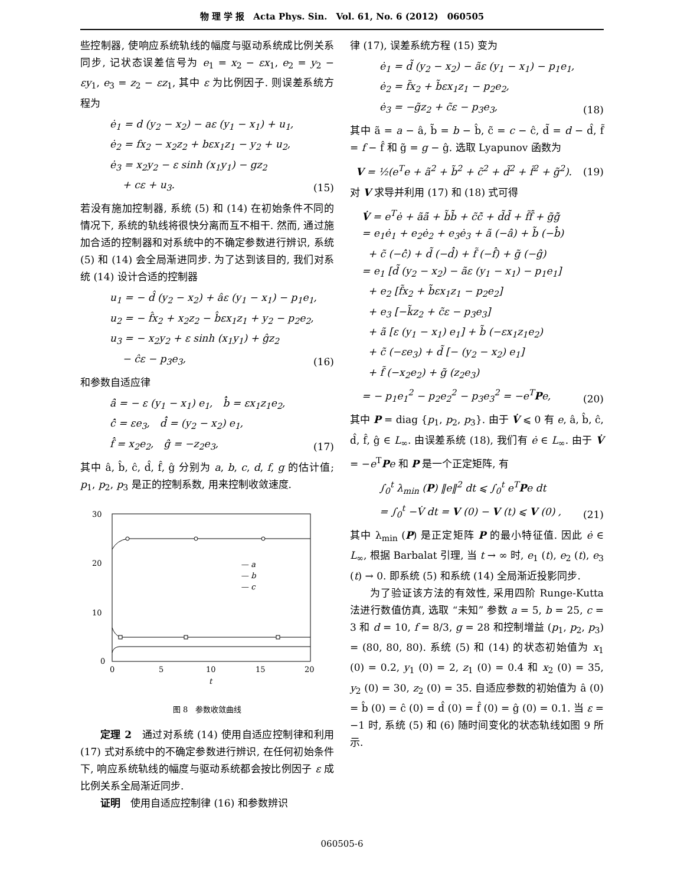物 理 学 报　Acta Phys. Sin.　Vol. 61, No. 6 (2012)　060505
些控制器, 使响应系统轨线的幅度与驱动系统成比例关系同步, 记状态误差信号为 e<sub>1</sub> = x<sub>2</sub> − εx<sub>1</sub>, e<sub>2</sub> = y<sub>2</sub> − εy<sub>1</sub>, e<sub>3</sub> = z<sub>2</sub> − εz<sub>1</sub>, 其中 ε 为比例因子. 则误差系统方程为
ė<sub>1</sub> = d (y<sub>2</sub> − x<sub>2</sub>) − aε (y<sub>1</sub> − x<sub>1</sub>) + u<sub>1</sub>,
ė<sub>2</sub> = fx<sub>2</sub> − x<sub>2</sub>z<sub>2</sub> + bεx<sub>1</sub>z<sub>1</sub> − y<sub>2</sub> + u<sub>2</sub>,
ė<sub>3</sub> = x<sub>2</sub>y<sub>2</sub> − ε sinh (x<sub>1</sub>y<sub>1</sub>) − gz<sub>2</sub>
+ cε + u<sub>3</sub>.
(15)
若没有施加控制器, 系统 (5) 和 (14) 在初始条件不同的情况下, 系统的轨线将很快分离而互不相干. 然而, 通过施加合适的控制器和对系统中的不确定参数进行辨识, 系统 (5) 和 (14) 会全局渐进同步. 为了达到该目的, 我们对系统 (14) 设计合适的控制器
u<sub>1</sub> = − d̂ (y<sub>2</sub> − x<sub>2</sub>) + âε (y<sub>1</sub> − x<sub>1</sub>) − p<sub>1</sub>e<sub>1</sub>,
u<sub>2</sub> = − f̂x<sub>2</sub> + x<sub>2</sub>z<sub>2</sub> − b̂εx<sub>1</sub>z<sub>1</sub> + y<sub>2</sub> − p<sub>2</sub>e<sub>2</sub>,
u<sub>3</sub> = − x<sub>2</sub>y<sub>2</sub> + ε sinh (x<sub>1</sub>y<sub>1</sub>) + ĝz<sub>2</sub>
− ĉε − p<sub>3</sub>e<sub>3</sub>,
(16)
和参数自适应律
â̇ = − ε (y<sub>1</sub> − x<sub>1</sub>) e<sub>1</sub>,　b̂̇ = εx<sub>1</sub>z<sub>1</sub>e<sub>2</sub>,
ĉ̇ = εe<sub>3</sub>,　d̂̇ = (y<sub>2</sub> − x<sub>2</sub>) e<sub>1</sub>,
f̂̇ = x<sub>2</sub>e<sub>2</sub>,　ĝ̇ = −z<sub>2</sub>e<sub>3</sub>,
(17)
其中 â, b̂, ĉ, d̂, f̂, ĝ 分别为 a, b, c, d, f, g 的估计值; p<sub>1</sub>, p<sub>2</sub>, p<sub>3</sub> 是正的控制系数, 用来控制收敛速度.
30
20
10
0
0
5
10
15
20
t
— a
— b
— c
图 8　参数收敛曲线
定理 2　通过对系统 (14) 使用自适应控制律和利用 (17) 式对系统中的不确定参数进行辨识, 在任何初始条件下, 响应系统轨线的幅度与驱动系统都会按比例因子 ε 成比例关系全局渐近同步.
证明　使用自适应控制律 (16) 和参数辨识
律 (17), 误差系统方程 (15) 变为
ė<sub>1</sub> = d̃ (y<sub>2</sub> − x<sub>2</sub>) − ãε (y<sub>1</sub> − x<sub>1</sub>) − p<sub>1</sub>e<sub>1</sub>,
ė<sub>2</sub> = f̃x<sub>2</sub> + b̃εx<sub>1</sub>z<sub>1</sub> − p<sub>2</sub>e<sub>2</sub>,
ė<sub>3</sub> = −g̃z<sub>2</sub> + c̃ε − p<sub>3</sub>e<sub>3</sub>,
(18)
其中 ã = a − â, b̃ = b − b̂, c̃ = c − ĉ, d̃ = d − d̂, f̃ = f − f̂ 和 g̃ = g − ĝ. 选取 Lyapunov 函数为
V = ½(e<sup>T</sup>e + ã<sup>2</sup> + b̃<sup>2</sup> + c̃<sup>2</sup> + d̃<sup>2</sup> + f̃<sup>2</sup> + g̃<sup>2</sup>).
(19)
对 V 求导并利用 (17) 和 (18) 式可得
V̇ = e<sup>T</sup>ė + ãã̇ + b̃b̃̇ + c̃c̃̇ + d̃d̃̇ + f̃f̃̇ + g̃g̃̇
= e<sub>1</sub>ė<sub>1</sub> + e<sub>2</sub>ė<sub>2</sub> + e<sub>3</sub>ė<sub>3</sub> + ã (−â̇) + b̃ (−b̂̇)
+ c̃ (−ĉ̇) + d̃ (−d̂̇) + f̃ (−f̂̇) + g̃ (−ĝ̇)
= e<sub>1</sub> [d̃ (y<sub>2</sub> − x<sub>2</sub>) − ãε (y<sub>1</sub> − x<sub>1</sub>) − p<sub>1</sub>e<sub>1</sub>]
+ e<sub>2</sub> [f̃x<sub>2</sub> + b̃εx<sub>1</sub>z<sub>1</sub> − p<sub>2</sub>e<sub>2</sub>]
+ e<sub>3</sub> [−k̃z<sub>2</sub> + c̃ε − p<sub>3</sub>e<sub>3</sub>]
+ ã [ε (y<sub>1</sub> − x<sub>1</sub>) e<sub>1</sub>] + b̃ (−εx<sub>1</sub>z<sub>1</sub>e<sub>2</sub>)
+ c̃ (−εe<sub>3</sub>) + d̃ [− (y<sub>2</sub> − x<sub>2</sub>) e<sub>1</sub>]
+ f̃ (−x<sub>2</sub>e<sub>2</sub>) + g̃ (z<sub>2</sub>e<sub>3</sub>)
= − p<sub>1</sub>e<sub>1</sub><sup>2</sup> − p<sub>2</sub>e<sub>2</sub><sup>2</sup> − p<sub>3</sub>e<sub>3</sub><sup>2</sup> = −e<sup>T</sup>Pe,
(20)
其中 P = diag {p<sub>1</sub>, p<sub>2</sub>, p<sub>3</sub>}. 由于 V̇ ⩽ 0 有 e, â, b̂, ĉ, d̂, f̂, ĝ ∈ L<sub>∞</sub>. 由误差系统 (18), 我们有 ė ∈ L<sub>∞</sub>. 由于 V̇ = −e<sup>T</sup>Pe 和 P 是一个正定矩阵, 有
∫<sub>0</sub><sup>t</sup> λ<sub>min</sub> (P) ‖e‖<sup>2</sup> dt ⩽ ∫<sub>0</sub><sup>t</sup> e<sup>T</sup>Pe dt
= ∫<sub>0</sub><sup>t</sup> −V̇ dt = V (0) − V (t) ⩽ V (0) ,
(21)
其中 λ<sub>min</sub> (P) 是正定矩阵 P 的最小特征值. 因此 ė ∈ L<sub>∞</sub>, 根据 Barbalat 引理, 当 t → ∞ 时, e<sub>1</sub> (t), e<sub>2</sub> (t), e<sub>3</sub> (t) → 0. 即系统 (5) 和系统 (14) 全局渐近投影同步.
为了验证该方法的有效性, 采用四阶 Runge-Kutta 法进行数值仿真, 选取 “未知” 参数 a = 5, b = 25, c = 3 和 d = 10, f = 8/3, g = 28 和控制增益 (p<sub>1</sub>, p<sub>2</sub>, p<sub>3</sub>) = (80, 80, 80). 系统 (5) 和 (14) 的状态初始值为 x<sub>1</sub> (0) = 0.2, y<sub>1</sub> (0) = 2, z<sub>1</sub> (0) = 0.4 和 x<sub>2</sub> (0) = 35, y<sub>2</sub> (0) = 30, z<sub>2</sub> (0) = 35. 自适应参数的初始值为 â (0) = b̂ (0) = ĉ (0) = d̂ (0) = f̂ (0) = ĝ (0) = 0.1. 当 ε = −1 时, 系统 (5) 和 (6) 随时间变化的状态轨线如图 9 所示.
060505-6